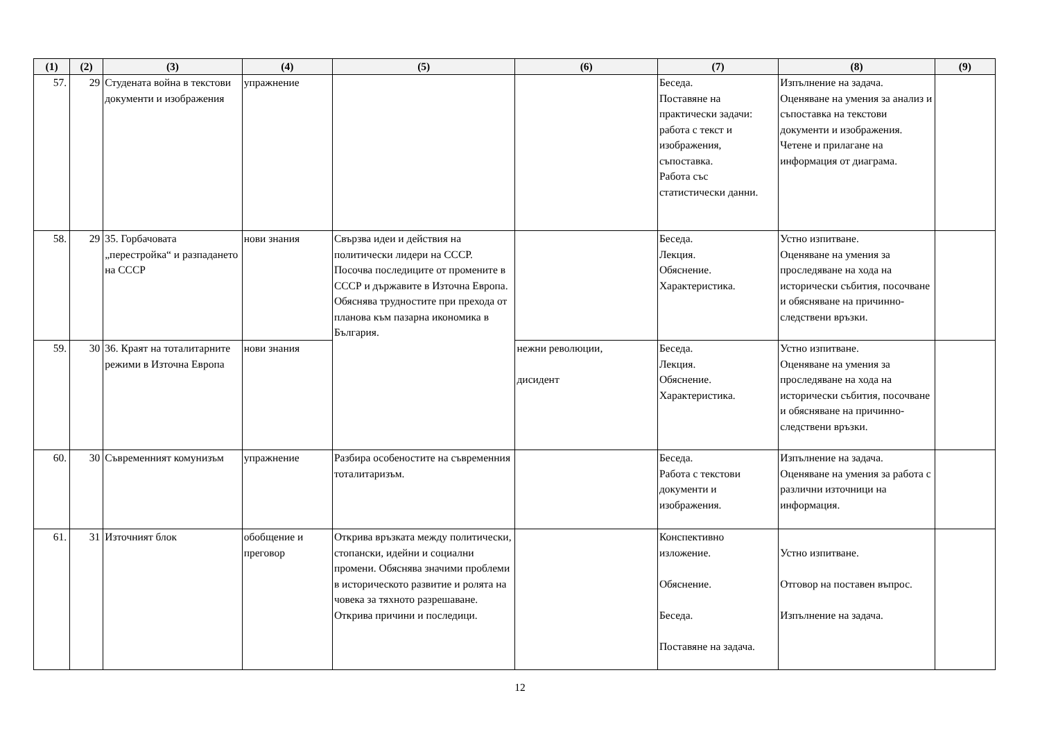| (1) | (2) | (3) | (4) | (5) | (6) | (7) | (8) | (9) |
| --- | --- | --- | --- | --- | --- | --- | --- | --- |
| 57. | 29 | Студената война в текстови документи и изображения | упражнение | | | Беседа. Поставяне на практически задачи: работа с текст и изображения, съпоставка. Работа със статистически данни. | Изпълнение на задача. Оценяване на умения за анализ и съпоставка на текстови документи и изображения. Четене и прилагане на информация от диаграма. | |
| 58. | 29 | 35. Горбачовата „перестройка“ и разпадането на СССР | нови знания | Свързва идеи и действия на политически лидери на СССР. Посочва последиците от промените в СССР и държавите в Източна Европа. Обяснява трудностите при прехода от планова към пазарна икономика в България. | | Беседа. Лекция. Обяснение. Характеристика. | Устно изпитване. Оценяване на умения за проследяване на хода на исторически събития, посочване и обясняване на причинно-следствени връзки. | |
| 59. | 30 | 36. Краят на тоталитарните режими в Източна Европа | нови знания | | нежни революции, дисидент | Беседа. Лекция. Обяснение. Характеристика. | Устно изпитване. Оценяване на умения за проследяване на хода на исторически събития, посочване и обясняване на причинно-следствени връзки. | |
| 60. | 30 | Съвременният комунизъм | упражнение | Разбира особеностите на съвременния тоталитаризъм. | | Беседа. Работа с текстови документи и изображения. | Изпълнение на задача. Оценяване на умения за работа с различни източници на информация. | |
| 61. | 31 | Източният блок | обобщение и преговор | Открива връзката между политически, стопански, идейни и социални промени. Обяснява значими проблеми в историческото развитие и ролята на човека за тяхното разрешаване. Открива причини и последици. | | Конспективно изложение. Обяснение. Беседа. Поставяне на задача. | Устно изпитване. Отговор на поставен въпрос. Изпълнение на задача. | |
12